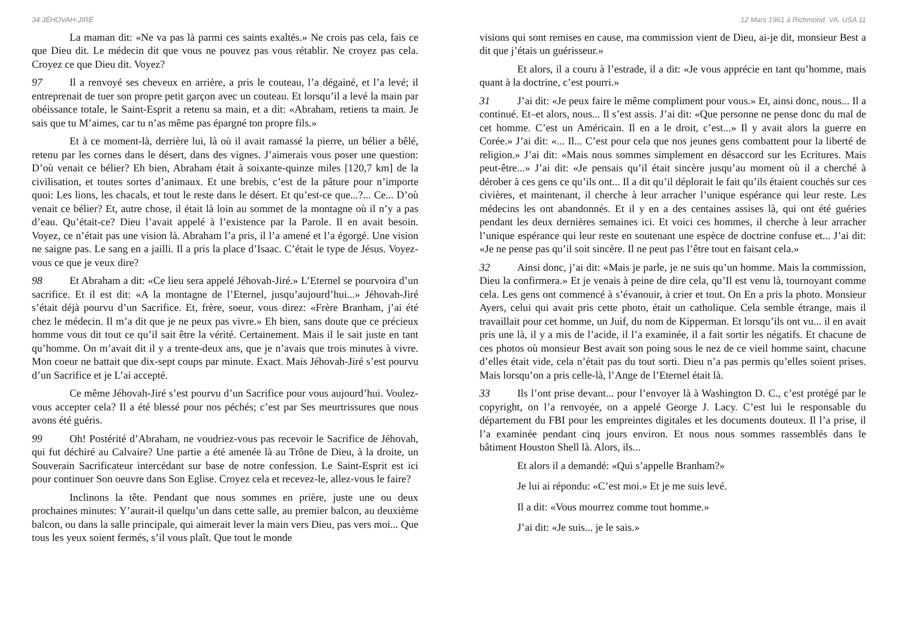34 JÉHOVAH-JIRÉ
La maman dit: «Ne va pas là parmi ces saints exaltés.» Ne crois pas cela, fais ce que Dieu dit. Le médecin dit que vous ne pouvez pas vous rétablir. Ne croyez pas cela. Croyez ce que Dieu dit. Voyez?
97 Il a renvoyé ses cheveux en arrière, a pris le couteau, l’a dégainé, et l’a levé; il entreprenait de tuer son propre petit garçon avec un couteau. Et lorsqu’il a levé la main par obéissance totale, le Saint-Esprit a retenu sa main, et a dit: «Abraham, retiens ta main. Je sais que tu M’aimes, car tu n’as même pas épargné ton propre fils.»
Et à ce moment-là, derrière lui, là où il avait ramassé la pierre, un bélier a bêlé, retenu par les cornes dans le désert, dans des vignes. J’aimerais vous poser une question: D’où venait ce bélier? Eh bien, Abraham était à soixante-quinze miles [120,7 km] de la civilisation, et toutes sortes d’animaux. Et une brebis, c’est de la pâture pour n’importe quoi: Les lions, les chacals, et tout le reste dans le désert. Et qu’est-ce que...?... Ce... D’où venait ce bélier? Et, autre chose, il était là loin au sommet de la montagne où il n’y a pas d’eau. Qu’était-ce? Dieu l’avait appelé à l’existence par la Parole. Il en avait besoin. Voyez, ce n’était pas une vision là. Abraham l’a pris, il l’a amené et l’a égorgé. Une vision ne saigne pas. Le sang en a jailli. Il a pris la place d’Isaac. C’était le type de Jésus. Voyez-vous ce que je veux dire?
98 Et Abraham a dit: «Ce lieu sera appelé Jéhovah-Jiré.» L’Eternel se pourvoira d’un sacrifice. Et il est dit: «A la montagne de l’Eternel, jusqu’aujourd’hui...» Jéhovah-Jiré s’était déjà pourvu d’un Sacrifice. Et, frère, soeur, vous direz: «Frère Branham, j’ai été chez le médecin. Il m’a dit que je ne peux pas vivre.» Eh bien, sans doute que ce précieux homme vous dit tout ce qu’il sait être la vérité. Certainement. Mais il le sait juste en tant qu’homme. On m’avait dit il y a trente-deux ans, que je n’avais que trois minutes à vivre. Mon coeur ne battait que dix-sept coups par minute. Exact. Mais Jéhovah-Jiré s’est pourvu d’un Sacrifice et je L’ai accepté.
Ce même Jéhovah-Jiré s’est pourvu d’un Sacrifice pour vous aujourd’hui. Voulez-vous accepter cela? Il a été blessé pour nos péchés; c’est par Ses meurtrissures que nous avons été guéris.
99 Oh! Postérité d’Abraham, ne voudriez-vous pas recevoir le Sacrifice de Jéhovah, qui fut déchiré au Calvaire? Une partie a été amenée là au Trône de Dieu, à la droite, un Souverain Sacrificateur intercédant sur base de notre confession. Le Saint-Esprit est ici pour continuer Son oeuvre dans Son Eglise. Croyez cela et recevez-le, allez-vous le faire?
Inclinons la tête. Pendant que nous sommes en prière, juste une ou deux prochaines minutes: Y’aurait-il quelqu’un dans cette salle, au premier balcon, au deuxième balcon, ou dans la salle principale, qui aimerait lever la main vers Dieu, pas vers moi... Que tous les yeux soient fermés, s’il vous plaît. Que tout le monde
12 Mars 1961 à Richmond, VA, USA 11
visions qui sont remises en cause, ma commission vient de Dieu, ai-je dit, monsieur Best a dit que j’étais un guérisseur.»
Et alors, il a couru à l’estrade, il a dit: «Je vous apprécie en tant qu’homme, mais quant à la doctrine, c’est pourri.»
31 J’ai dit: «Je peux faire le même compliment pour vous.» Et, ainsi donc, nous... Il a continué. Et–et alors, nous... Il s’est assis. J’ai dit: «Que personne ne pense donc du mal de cet homme. C’est un Américain. Il en a le droit, c’est...» Il y avait alors la guerre en Corée.» J’ai dit: «... Il... C’est pour cela que nos jeunes gens combattent pour la liberté de religion.» J’ai dit: «Mais nous sommes simplement en désaccord sur les Ecritures. Mais peut-être...» J’ai dit: «Je pensais qu’il était sincère jusqu’au moment où il a cherché à dérober à ces gens ce qu’ils ont... Il a dit qu’il déplorait le fait qu’ils étaient couchés sur ces civières, et maintenant, il cherche à leur arracher l’unique espérance qui leur reste. Les médecins les ont abandonnés. Et il y en a des centaines assises là, qui ont été guéries pendant les deux dernières semaines ici. Et voici ces hommes, il cherche à leur arracher l’unique espérance qui leur reste en soutenant une espèce de doctrine confuse et... J’ai dit: «Je ne pense pas qu’il soit sincère. Il ne peut pas l’être tout en faisant cela.»
32 Ainsi donc, j’ai dit: «Mais je parle, je ne suis qu’un homme. Mais la commission, Dieu la confirmera.» Et je venais à peine de dire cela, qu’Il est venu là, tournoyant comme cela. Les gens ont commencé à s’évanouir, à crier et tout. On En a pris la photo. Monsieur Ayers, celui qui avait pris cette photo, était un catholique. Cela semble étrange, mais il travaillait pour cet homme, un Juif, du nom de Kipperman. Et lorsqu’ils ont vu... il en avait pris une là, il y a mis de l’acide, il l’a examinée, il a fait sortir les négatifs. Et chacune de ces photos où monsieur Best avait son poing sous le nez de ce vieil homme saint, chacune d’elles était vide, cela n’était pas du tout sorti. Dieu n’a pas permis qu’elles soient prises. Mais lorsqu’on a pris celle-là, l’Ange de l’Eternel était là.
33 Ils l’ont prise devant... pour l’envoyer là à Washington D. C., c’est protégé par le copyright, on l’a renvoyée, on a appelé George J. Lacy. C’est lui le responsable du département du FBI pour les empreintes digitales et les documents douteux. Il l’a prise, il l’a examinée pendant cinq jours environ. Et nous nous sommes rassemblés dans le bâtiment Houston Shell là. Alors, ils...
Et alors il a demandé: «Qui s’appelle Branham?»
Je lui ai répondu: «C’est moi.» Et je me suis levé.
Il a dit: «Vous mourrez comme tout homme.»
J’ai dit: «Je suis... je le sais.»